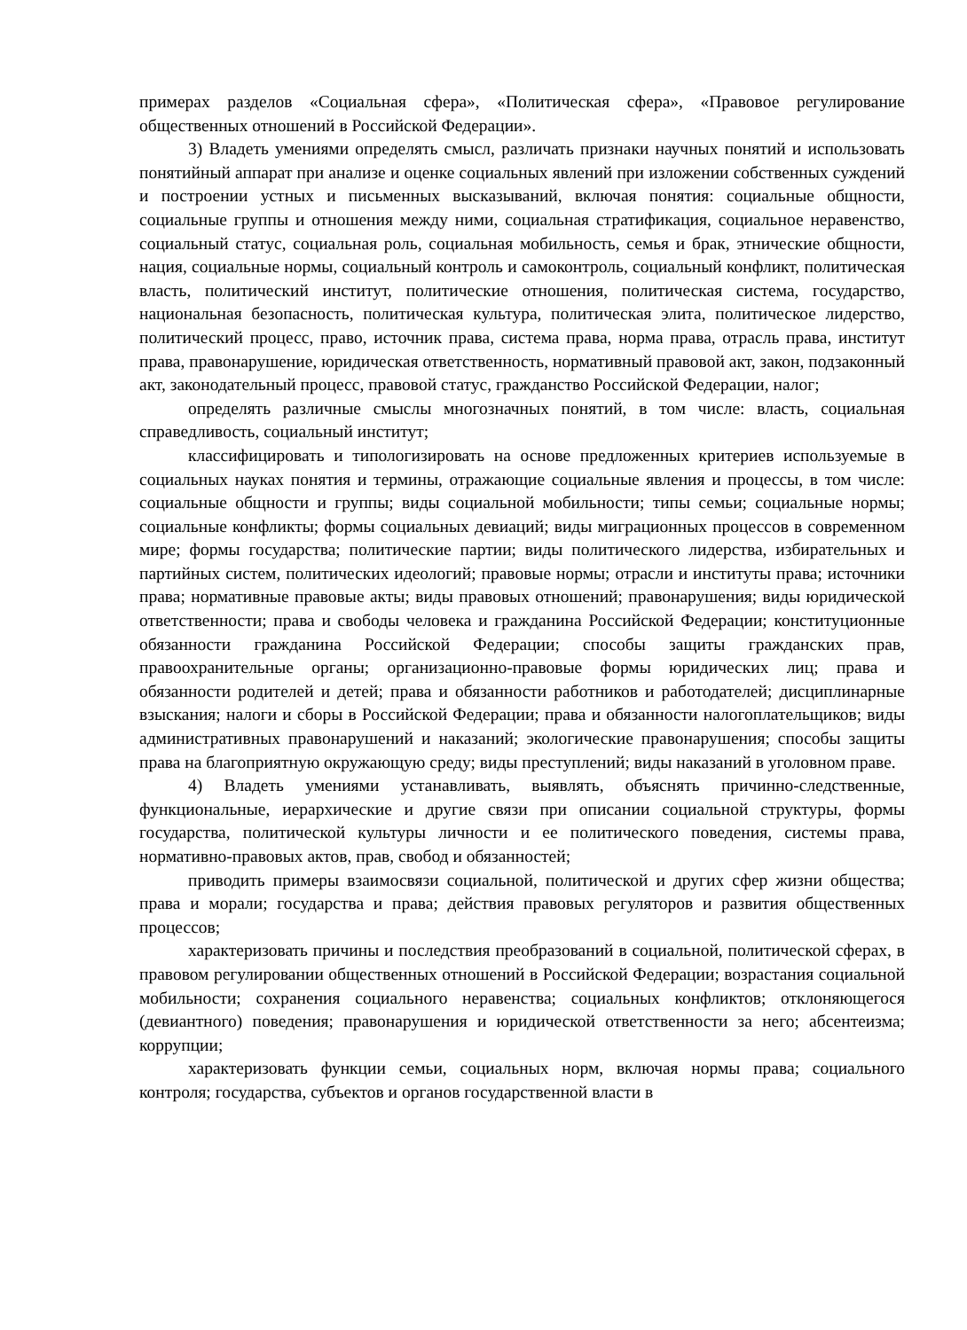примерах разделов «Социальная сфера», «Политическая сфера», «Правовое регулирование общественных отношений в Российской Федерации».
3) Владеть умениями определять смысл, различать признаки научных понятий и использовать понятийный аппарат при анализе и оценке социальных явлений при изложении собственных суждений и построении устных и письменных высказываний, включая понятия: социальные общности, социальные группы и отношения между ними, социальная стратификация, социальное неравенство, социальный статус, социальная роль, социальная мобильность, семья и брак, этнические общности, нация, социальные нормы, социальный контроль и самоконтроль, социальный конфликт, политическая власть, политический институт, политические отношения, политическая система, государство, национальная безопасность, политическая культура, политическая элита, политическое лидерство, политический процесс, право, источник права, система права, норма права, отрасль права, институт права, правонарушение, юридическая ответственность, нормативный правовой акт, закон, подзаконный акт, законодательный процесс, правовой статус, гражданство Российской Федерации, налог;
определять различные смыслы многозначных понятий, в том числе: власть, социальная справедливость, социальный институт;
классифицировать и типологизировать на основе предложенных критериев используемые в социальных науках понятия и термины, отражающие социальные явления и процессы, в том числе: социальные общности и группы; виды социальной мобильности; типы семьи; социальные нормы; социальные конфликты; формы социальных девиаций; виды миграционных процессов в современном мире; формы государства; политические партии; виды политического лидерства, избирательных и партийных систем, политических идеологий; правовые нормы; отрасли и институты права; источники права; нормативные правовые акты; виды правовых отношений; правонарушения; виды юридической ответственности; права и свободы человека и гражданина Российской Федерации; конституционные обязанности гражданина Российской Федерации; способы защиты гражданских прав, правоохранительные органы; организационно-правовые формы юридических лиц; права и обязанности родителей и детей; права и обязанности работников и работодателей; дисциплинарные взыскания; налоги и сборы в Российской Федерации; права и обязанности налогоплательщиков; виды административных правонарушений и наказаний; экологические правонарушения; способы защиты права на благоприятную окружающую среду; виды преступлений; виды наказаний в уголовном праве.
4) Владеть умениями устанавливать, выявлять, объяснять причинно-следственные, функциональные, иерархические и другие связи при описании социальной структуры, формы государства, политической культуры личности и ее политического поведения, системы права, нормативно-правовых актов, прав, свобод и обязанностей;
приводить примеры взаимосвязи социальной, политической и других сфер жизни общества; права и морали; государства и права; действия правовых регуляторов и развития общественных процессов;
характеризовать причины и последствия преобразований в социальной, политической сферах, в правовом регулировании общественных отношений в Российской Федерации; возрастания социальной мобильности; сохранения социального неравенства; социальных конфликтов; отклоняющегося (девиантного) поведения; правонарушения и юридической ответственности за него; абсентеизма; коррупции;
характеризовать функции семьи, социальных норм, включая нормы права; социального контроля; государства, субъектов и органов государственной власти в